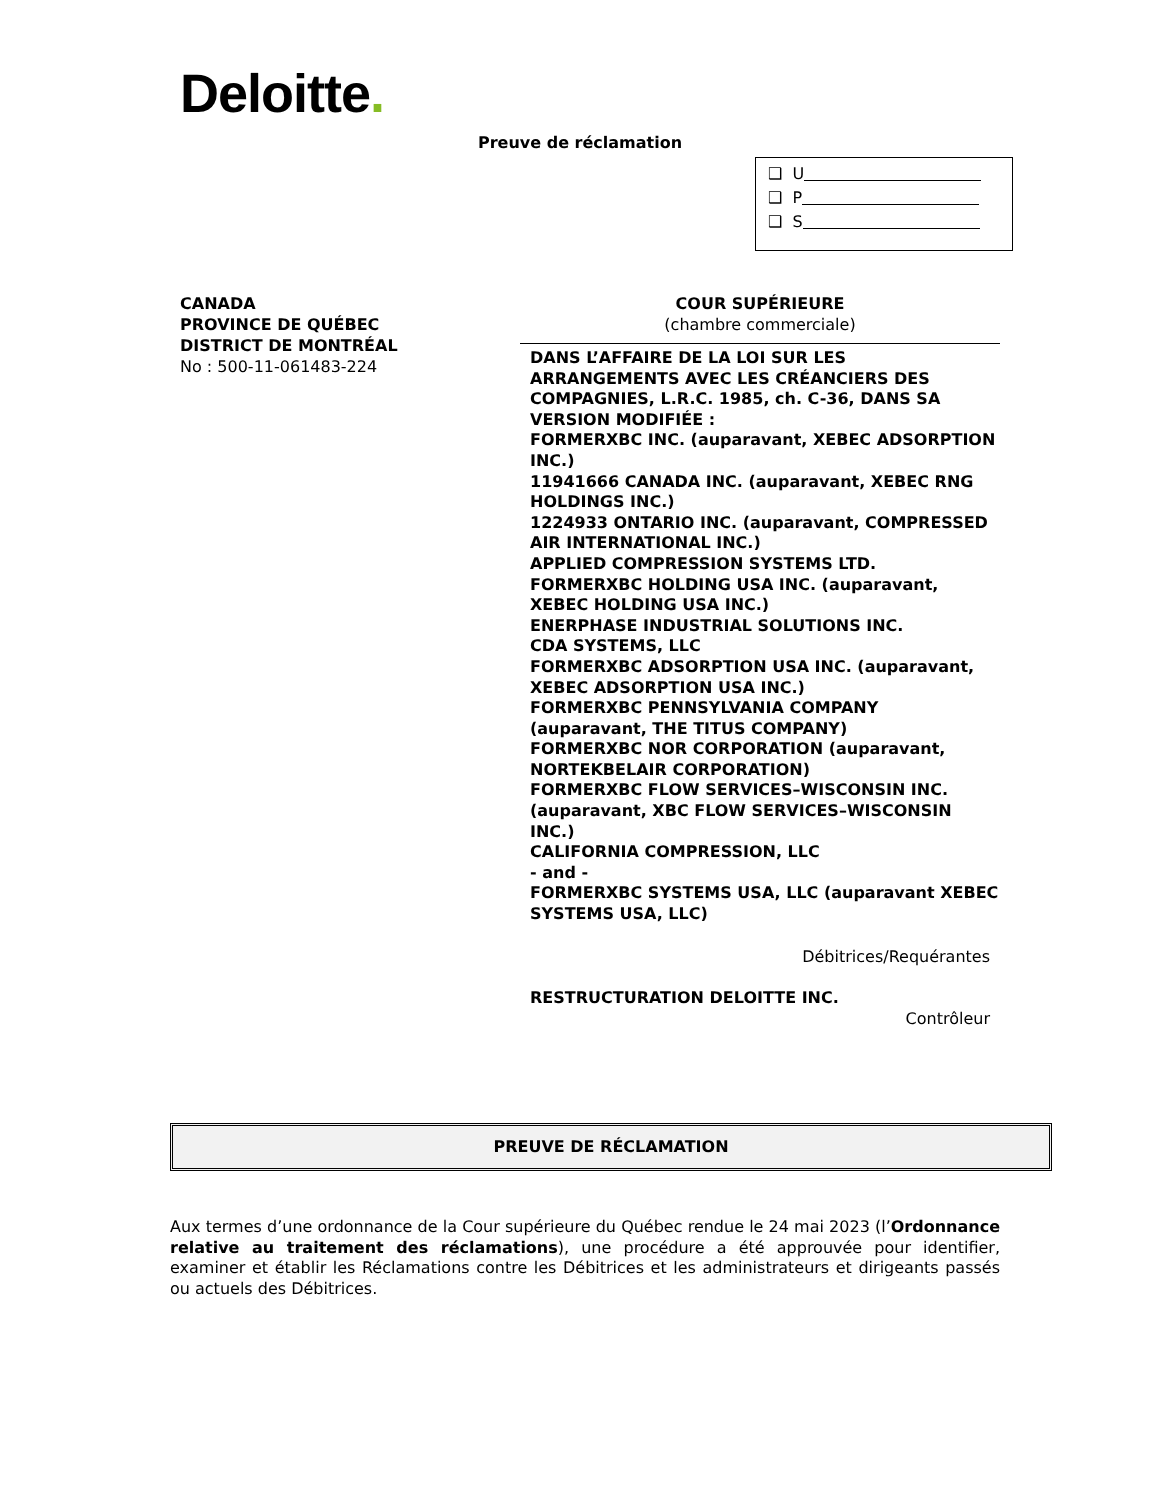Deloitte.
Preuve de réclamation
❑ U
❑ P
❑ S
CANADA
PROVINCE DE QUÉBEC
DISTRICT DE MONTRÉAL
No : 500-11-061483-224
COUR SUPÉRIEURE
(chambre commerciale)
DANS L’AFFAIRE DE LA LOI SUR LES ARRANGEMENTS AVEC LES CRÉANCIERS DES COMPAGNIES, L.R.C. 1985, ch. C-36, DANS SA VERSION MODIFIÉE :
FORMERXBC INC. (auparavant, XEBEC ADSORPTION INC.)
11941666 CANADA INC. (auparavant, XEBEC RNG HOLDINGS INC.)
1224933 ONTARIO INC. (auparavant, COMPRESSED AIR INTERNATIONAL INC.)
APPLIED COMPRESSION SYSTEMS LTD.
FORMERXBC HOLDING USA INC. (auparavant, XEBEC HOLDING USA INC.)
ENERPHASE INDUSTRIAL SOLUTIONS INC.
CDA SYSTEMS, LLC
FORMERXBC ADSORPTION USA INC. (auparavant, XEBEC ADSORPTION USA INC.)
FORMERXBC PENNSYLVANIA COMPANY (auparavant, THE TITUS COMPANY)
FORMERXBC NOR CORPORATION (auparavant, NORTEKBELAIR CORPORATION)
FORMERXBC FLOW SERVICES–WISCONSIN INC. (auparavant, XBC FLOW SERVICES–WISCONSIN INC.)
CALIFORNIA COMPRESSION, LLC
- and -
FORMERXBC SYSTEMS USA, LLC (auparavant XEBEC SYSTEMS USA, LLC)
Débitrices/Requérantes
RESTRUCTURATION DELOITTE INC.
Contrôleur
PREUVE DE RÉCLAMATION
Aux termes d’une ordonnance de la Cour supérieure du Québec rendue le 24 mai 2023 (l’Ordonnance relative au traitement des réclamations), une procédure a été approuvée pour identifier, examiner et établir les Réclamations contre les Débitrices et les administrateurs et dirigeants passés ou actuels des Débitrices.